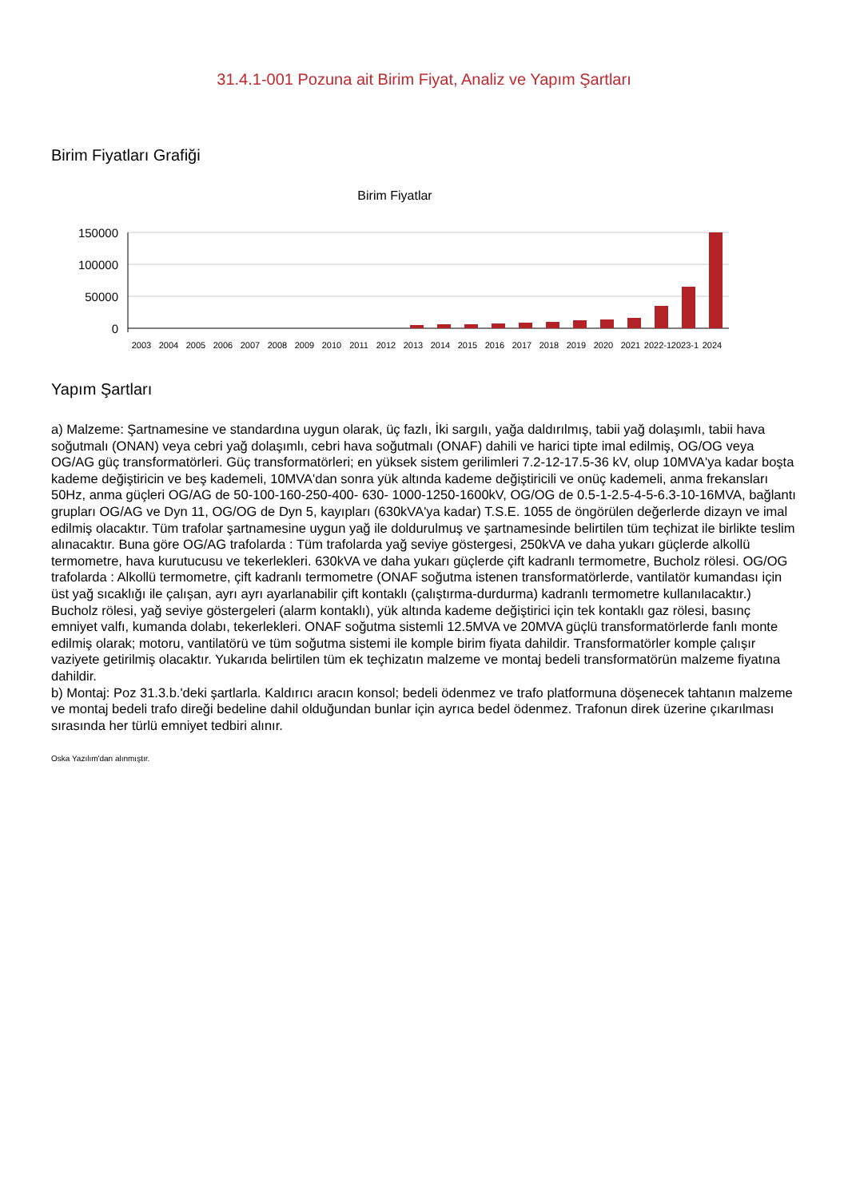31.4.1-001 Pozuna ait Birim Fiyat, Analiz ve Yapım Şartları
Birim Fiyatları Grafiği
Birim Fiyatlar
150000
100000
50000
0
2003
2004
2005
2006
2007
2008
2009
2010
2011
2012
2013
2014
2015
2016
2017
2018
2019
2020
2021
2022-1
2023-1
2024
Yapım Şartları
a) Malzeme: Şartnamesine ve standardına uygun olarak, üç fazlı, İki sargılı, yağa daldırılmış, tabii yağ dolaşımlı, tabii hava soğutmalı (ONAN) veya cebri yağ dolaşımlı, cebri hava soğutmalı (ONAF) dahili ve harici tipte imal edilmiş, OG/OG veya OG/AG güç transformatörleri. Güç transformatörleri; en yüksek sistem gerilimleri 7.2-12-17.5-36 kV, olup 10MVA'ya kadar boşta kademe değiştiricin ve beş kademeli, 10MVA'dan sonra yük altında kademe değiştiricili ve onüç kademeli, anma frekansları 50Hz, anma güçleri OG/AG de 50-100-160-250-400- 630- 1000-1250-1600kV, OG/OG de 0.5-1-2.5-4-5-6.3-10-16MVA, bağlantı grupları OG/AG ve Dyn 11, OG/OG de Dyn 5, kayıpları (630kVA'ya kadar) T.S.E. 1055 de öngörülen değerlerde dizayn ve imal edilmiş olacaktır. Tüm trafolar şartnamesine uygun yağ ile doldurulmuş ve şartnamesinde belirtilen tüm teçhizat ile birlikte teslim alınacaktır. Buna göre OG/AG trafolarda : Tüm trafolarda yağ seviye göstergesi, 250kVA ve daha yukarı güçlerde alkollü termometre, hava kurutucusu ve tekerlekleri. 630kVA ve daha yukarı güçlerde çift kadranlı termometre, Bucholz rölesi. OG/OG trafolarda : Alkollü termometre, çift kadranlı termometre (ONAF soğutma istenen transformatörlerde, vantilatör kumandası için üst yağ sıcaklığı ile çalışan, ayrı ayrı ayarlanabilir çift kontaklı (çalıştırma-durdurma) kadranlı termometre kullanılacaktır.) Bucholz rölesi, yağ seviye göstergeleri (alarm kontaklı), yük altında kademe değiştirici için tek kontaklı gaz rölesi, basınç emniyet valfı, kumanda dolabı, tekerlekleri. ONAF soğutma sistemli 12.5MVA ve 20MVA güçlü transformatörlerde fanlı monte edilmiş olarak; motoru, vantilatörü ve tüm soğutma sistemi ile komple birim fiyata dahildir. Transformatörler komple çalışır vaziyete getirilmiş olacaktır. Yukarıda belirtilen tüm ek teçhizatın malzeme ve montaj bedeli transformatörün malzeme fiyatına dahildir.
b) Montaj: Poz 31.3.b.'deki şartlarla. Kaldırıcı aracın konsol; bedeli ödenmez ve trafo platformuna döşenecek tahtanın malzeme ve montaj bedeli trafo direği bedeline dahil olduğundan bunlar için ayrıca bedel ödenmez. Trafonun direk üzerine çıkarılması sırasında her türlü emniyet tedbiri alınır.
Oska Yazılım'dan alınmıştır.